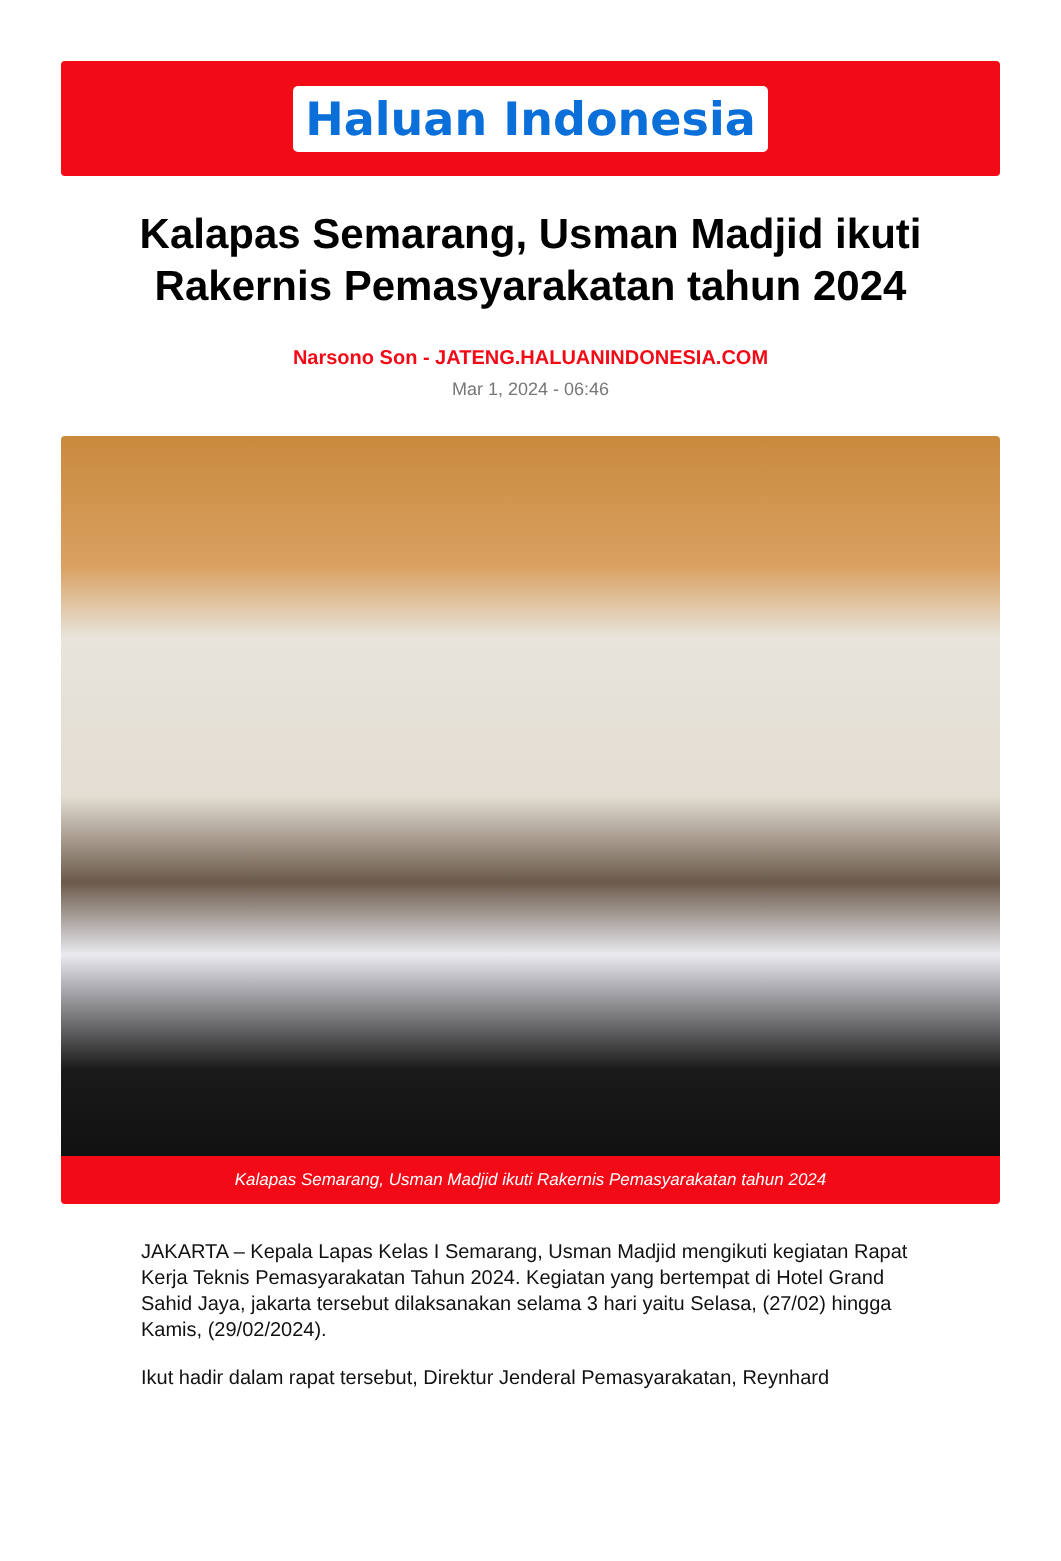Haluan Indonesia
Kalapas Semarang, Usman Madjid ikuti Rakernis Pemasyarakatan tahun 2024
Narsono Son - JATENG.HALUANINDONESIA.COM
Mar 1, 2024 - 06:46
Kalapas Semarang, Usman Madjid ikuti Rakernis Pemasyarakatan tahun 2024
JAKARTA – Kepala Lapas Kelas I Semarang, Usman Madjid mengikuti kegiatan Rapat Kerja Teknis Pemasyarakatan Tahun 2024. Kegiatan yang bertempat di Hotel Grand Sahid Jaya, jakarta tersebut dilaksanakan selama 3 hari yaitu Selasa, (27/02) hingga Kamis, (29/02/2024).
Ikut hadir dalam rapat tersebut, Direktur Jenderal Pemasyarakatan, Reynhard